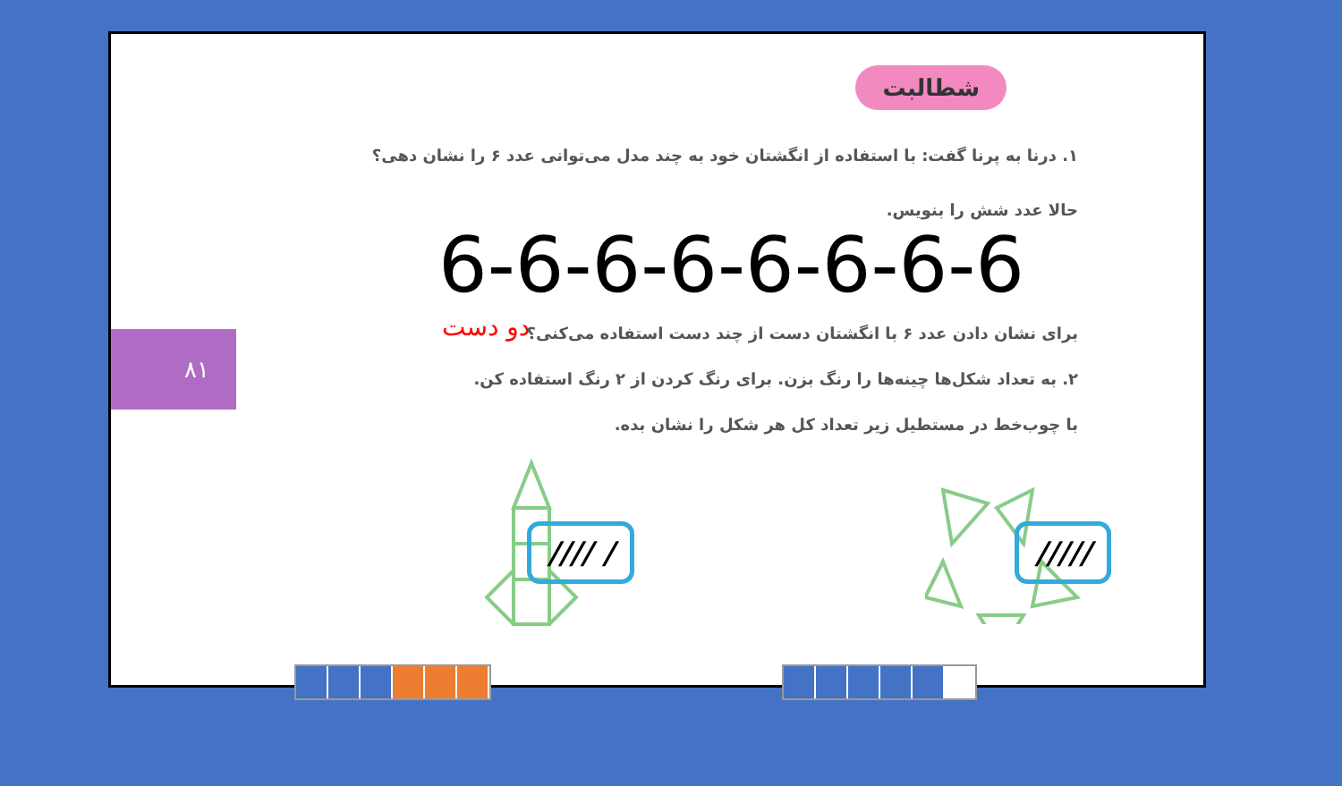شطالبت
۱. درنا به پرنا گفت: با استفاده از انگشتان خود به چند مدل می‌توانی عدد ۶ را نشان دهی؟
حالا عدد شش را بنویس.
6-6-6-6-6-6-6-6
دو دست
برای نشان دادن عدد ۶ با انگشتان دست از چند دست استفاده می‌کنی؟
۲. به تعداد شکل‌ها چینه‌ها را رنگ بزن. برای رنگ کردن از ۲ رنگ استفاده کن.
با چوب‌خط در مستطیل زیر تعداد کل هر شکل را نشان بده.
۸۱
//// / /////